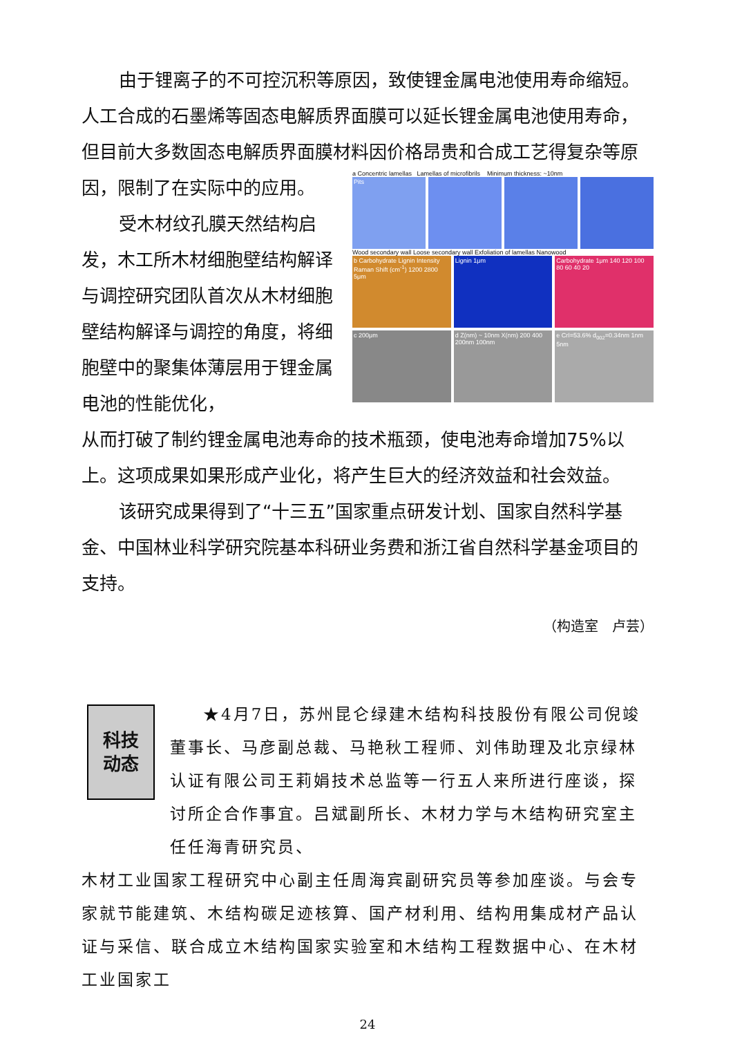由于锂离子的不可控沉积等原因，致使锂金属电池使用寿命缩短。人工合成的石墨烯等固态电解质界面膜可以延长锂金属电池使用寿命，但目前大多数固态电解质界面膜材料因价格昂贵和合成工艺得复杂等原
因，限制了在实际中的应用。
受木材纹孔膜天然结构启发，木工所木材细胞壁结构解译与调控研究团队首次从木材细胞壁结构解译与调控的角度，将细胞壁中的聚集体薄层用于锂金属电池的性能优化，
a Concentric lamellas Lamellas of microfibrils Minimum thickness: ~10nm
Pits
Wood secondary wall Loose secondary wall Exfoliation of lamellas Nanowood
b Carbohydrate Lignin Intensity Raman Shift (cm<sup>-1</sup>) 1200 2800 5μm
Lignin 1μm Carbohydrate 1μm 140 120 100 80 60 40 20
c 200μm d Z(nm) ~ 10nm X(nm) 200 400 200nm 100nm
e CrI=53.6% d<sub>002</sub>=0.34nm 1nm 5nm
从而打破了制约锂金属电池寿命的技术瓶颈，使电池寿命增加75%以上。这项成果如果形成产业化，将产生巨大的经济效益和社会效益。
该研究成果得到了“十三五”国家重点研发计划、国家自然科学基金、中国林业科学研究院基本科研业务费和浙江省自然科学基金项目的支持。
（构造室　卢芸）
科技
动态
★4月7日，苏州昆仑绿建木结构科技股份有限公司倪竣董事长、马彦副总裁、马艳秋工程师、刘伟助理及北京绿林认证有限公司王莉娟技术总监等一行五人来所进行座谈，探讨所企合作事宜。吕斌副所长、木材力学与木结构研究室主任任海青研究员、
木材工业国家工程研究中心副主任周海宾副研究员等参加座谈。与会专家就节能建筑、木结构碳足迹核算、国产材利用、结构用集成材产品认证与采信、联合成立木结构国家实验室和木结构工程数据中心、在木材工业国家工
24